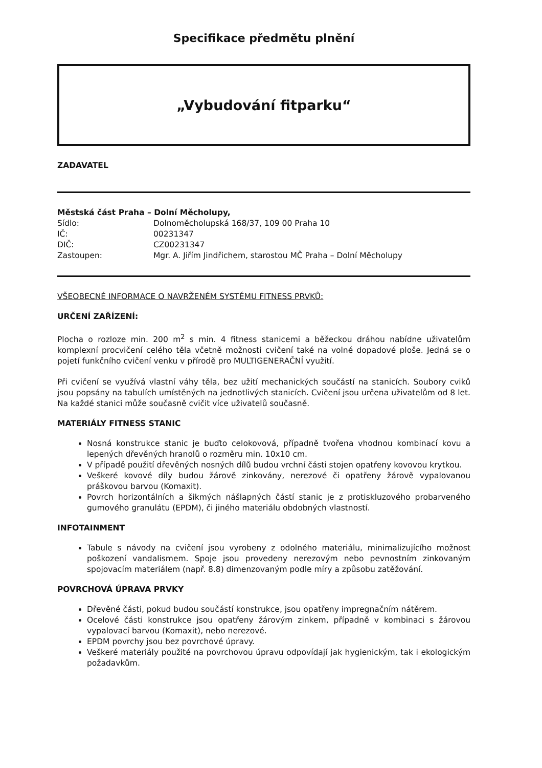Specifikace předmětu plnění
„Vybudování fitparku“
ZADAVATEL
Městská část Praha – Dolní Měcholupy,
Sídlo: Dolnoměcholupská 168/37, 109 00 Praha 10
IČ: 00231347
DIČ: CZ00231347
Zastoupen: Mgr. A. Jiřím Jindřichem, starostou MČ Praha – Dolní Měcholupy
VŠEOBECNÉ INFORMACE O NAVRŽENÉM SYSTÉMU FITNESS PRVKŮ:
URČENÍ ZAŘÍZENÍ:
Plocha o rozloze min. 200 m<sup>2</sup> s min. 4 fitness stanicemi a běžeckou dráhou nabídne uživatelům komplexní procvičení celého těla včetně možnosti cvičení také na volné dopadové ploše. Jedná se o pojetí funkčního cvičení venku v přírodě pro MULTIGENERAČNÍ využití.
Při cvičení se využívá vlastní váhy těla, bez užití mechanických součástí na stanicích. Soubory cviků jsou popsány na tabulích umístěných na jednotlivých stanicích. Cvičení jsou určena uživatelům od 8 let. Na každé stanici může současně cvičit více uživatelů současně.
MATERIÁLY FITNESS STANIC
Nosná konstrukce stanic je buďto celokovová, případně tvořena vhodnou kombinací kovu a lepených dřevěných hranolů o rozměru min. 10x10 cm.
V případě použití dřevěných nosných dílů budou vrchní části stojen opatřeny kovovou krytkou.
Veškeré kovové díly budou žárově zinkovány, nerezové či opatřeny žárově vypalovanou práškovou barvou (Komaxit).
Povrch horizontálních a šikmých nášlapných částí stanic je z protiskluzového probarveného gumového granulátu (EPDM), či jiného materiálu obdobných vlastností.
INFOTAINMENT
Tabule s návody na cvičení jsou vyrobeny z odolného materiálu, minimalizujícího možnost poškození vandalismem. Spoje jsou provedeny nerezovým nebo pevnostním zinkovaným spojovacím materiálem (např. 8.8) dimenzovaným podle míry a způsobu zatěžování.
POVRCHOVÁ ÚPRAVA PRVKY
Dřevěné části, pokud budou součástí konstrukce, jsou opatřeny impregnačním nátěrem.
Ocelové části konstrukce jsou opatřeny žárovým zinkem, případně v kombinaci s žárovou vypalovací barvou (Komaxit), nebo nerezové.
EPDM povrchy jsou bez povrchové úpravy.
Veškeré materiály použité na povrchovou úpravu odpovídají jak hygienickým, tak i ekologickým požadavkům.